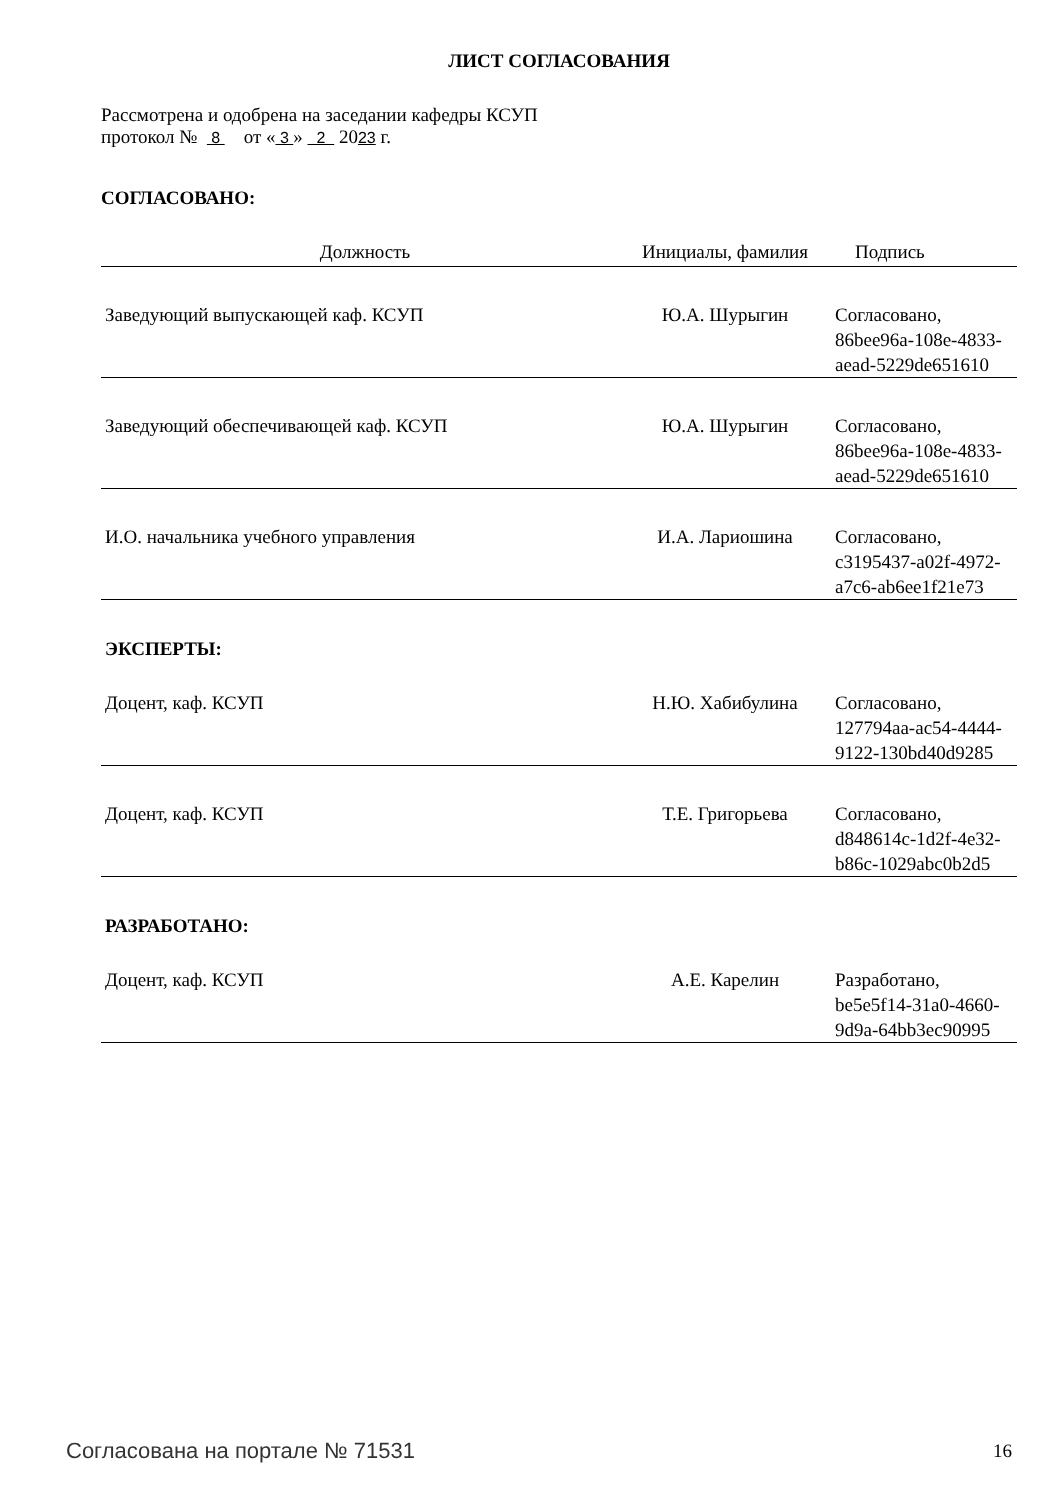ЛИСТ СОГЛАСОВАНИЯ
Рассмотрена и одобрена на заседании кафедры КСУП
протокол № 8 от « 3 » 2 2023 г.
СОГЛАСОВАНО:
| Должность | Инициалы, фамилия | Подпись |
| --- | --- | --- |
| Заведующий выпускающей каф. КСУП | Ю.А. Шурыгин | Согласовано, 86bee96a-108e-4833- aead-5229de651610 |
| Заведующий обеспечивающей каф. КСУП | Ю.А. Шурыгин | Согласовано, 86bee96a-108e-4833- aead-5229de651610 |
| И.О. начальника учебного управления | И.А. Лариошина | Согласовано, c3195437-a02f-4972- a7c6-ab6ee1f21e73 |
ЭКСПЕРТЫ:
| Доцент, каф. КСУП | Н.Ю. Хабибулина | Согласовано, 127794aa-ac54-4444- 9122-130bd40d9285 |
| Доцент, каф. КСУП | Т.Е. Григорьева | Согласовано, d848614c-1d2f-4e32- b86c-1029abc0b2d5 |
РАЗРАБОТАНО:
| Доцент, каф. КСУП | А.Е. Карелин | Разработано, be5e5f14-31a0-4660- 9d9a-64bb3ec90995 |
Согласована на портале № 71531 16